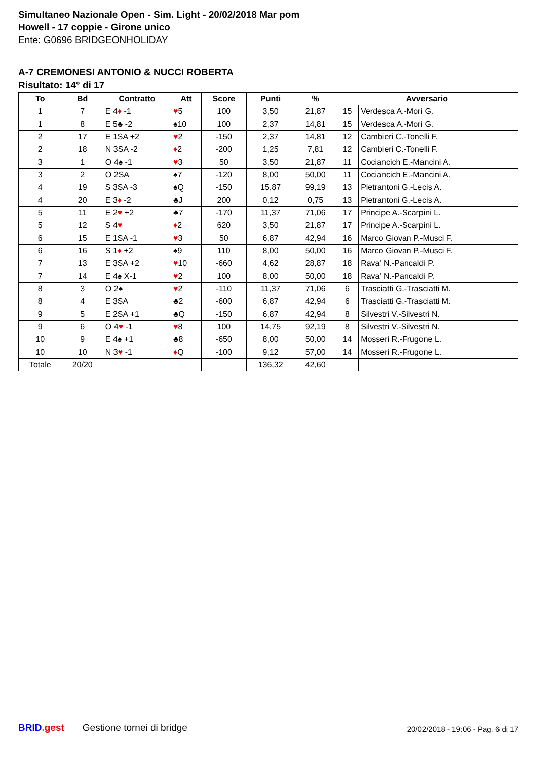Simultaneo Nazionale Open - Sim. Light - 20/02/2018 Mar pom
Howell - 17 coppie - Girone unico
Ente: G0696 BRIDGEONHOLIDAY
A-7 CREMONESI ANTONIO & NUCCI ROBERTA
Risultato: 14° di 17
| To | Bd | Contratto | Att | Score | Punti | % | Avversario | |
| --- | --- | --- | --- | --- | --- | --- | --- | --- |
| 1 | 7 | E 4 ♦ -1 | ♥ 5 | 100 | 3,50 | 21,87 | 15 | Verdesca A.-Mori G. |
| 1 | 8 | E 5♣ -2 | ♠10 | 100 | 2,37 | 14,81 | 15 | Verdesca A.-Mori G. |
| 2 | 17 | E 1SA +2 | ♥ 2 | -150 | 2,37 | 14,81 | 12 | Cambieri C.-Tonelli F. |
| 2 | 18 | N 3SA -2 | ♦ 2 | -200 | 1,25 | 7,81 | 12 | Cambieri C.-Tonelli F. |
| 3 | 1 | O 4♠ -1 | ♥ 3 | 50 | 3,50 | 21,87 | 11 | Cociancich E.-Mancini A. |
| 3 | 2 | O 2SA | ♠7 | -120 | 8,00 | 50,00 | 11 | Cociancich E.-Mancini A. |
| 4 | 19 | S 3SA -3 | ♠Q | -150 | 15,87 | 99,19 | 13 | Pietrantoni G.-Lecis A. |
| 4 | 20 | E 3 ♦ -2 | ♣J | 200 | 0,12 | 0,75 | 13 | Pietrantoni G.-Lecis A. |
| 5 | 11 | E 2 ♥ +2 | ♣7 | -170 | 11,37 | 71,06 | 17 | Principe A.-Scarpini L. |
| 5 | 12 | S 4 ♥ | ♦ 2 | 620 | 3,50 | 21,87 | 17 | Principe A.-Scarpini L. |
| 6 | 15 | E 1SA -1 | ♥ 3 | 50 | 6,87 | 42,94 | 16 | Marco Giovan P.-Musci F. |
| 6 | 16 | S 1 ♦ +2 | ♠9 | 110 | 8,00 | 50,00 | 16 | Marco Giovan P.-Musci F. |
| 7 | 13 | E 3SA +2 | ♥ 10 | -660 | 4,62 | 28,87 | 18 | Rava' N.-Pancaldi P. |
| 7 | 14 | E 4♠ X-1 | ♥ 2 | 100 | 8,00 | 50,00 | 18 | Rava' N.-Pancaldi P. |
| 8 | 3 | O 2♠ | ♥ 2 | -110 | 11,37 | 71,06 | 6 | Trasciatti G.-Trasciatti M. |
| 8 | 4 | E 3SA | ♣2 | -600 | 6,87 | 42,94 | 6 | Trasciatti G.-Trasciatti M. |
| 9 | 5 | E 2SA +1 | ♣Q | -150 | 6,87 | 42,94 | 8 | Silvestri V.-Silvestri N. |
| 9 | 6 | O 4 ♥ -1 | ♥ 8 | 100 | 14,75 | 92,19 | 8 | Silvestri V.-Silvestri N. |
| 10 | 9 | E 4♠ +1 | ♣8 | -650 | 8,00 | 50,00 | 14 | Mosseri R.-Frugone L. |
| 10 | 10 | N 3 ♥ -1 | ♦ Q | -100 | 9,12 | 57,00 | 14 | Mosseri R.-Frugone L. |
| Totale | 20/20 | | | | 136,32 | 42,60 | | |
BRID. gest Gestione tornei di bridge 20/02/2018 - 19:06 - Pag. 6 di 17